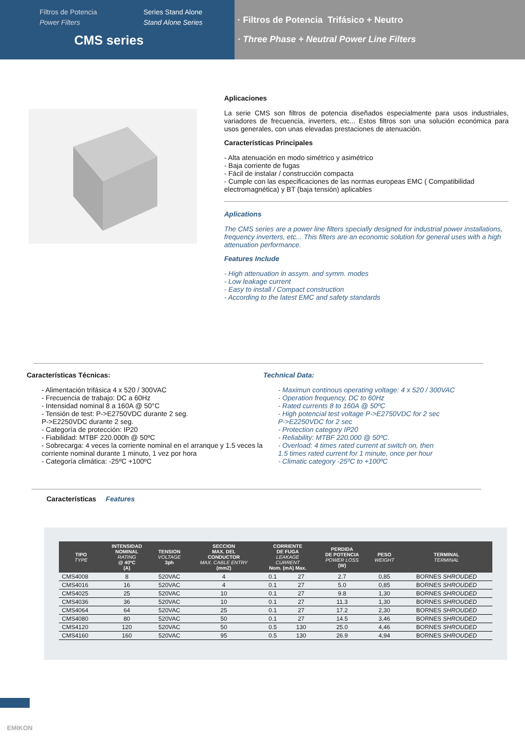Filtros de Potencia
Power Filters
Series Stand Alone
Stand Alone Series
CMS series
· Filtros de Potencia Trifásico + Neutro
· Three Phase + Neutral Power Line Filters
Aplicaciones
La serie CMS son filtros de potencia diseñados especialmente para usos industriales, variadores de frecuencia, inverters, etc... Estos filtros son una solución económica para usos generales, con unas elevadas prestaciones de atenuación.
Características Principales
- Alta atenuación en modo simétrico y asimétrico
- Baja corriente de fugas
- Fácil de instalar / construcción compacta
- Cumple con las especificaciones de las normas europeas EMC ( Compatibilidad electromagnética) y BT (baja tensión) aplicables
Aplications
The CMS series are a power line filters specially designed for industrial power installations, frequency inverters, etc... This filters are an economic solution for general uses with a high attenuation performance.
Features Include
- High attenuation in assym. and symm. modes
- Low leakage current
- Easy to install / Compact construction
- According to the latest EMC and safety standards
Características Técnicas:
- Alimentación trifásica 4 x 520 / 300VAC
- Frecuencia de trabajo: DC a 60Hz
- Intensidad nominal 8 a 160A @ 50°C
- Tensión de test: P->E2750VDC durante 2 seg.
P->E2250VDC durante 2 seg.
- Categoría de protección: IP20
- Fiabilidad: MTBF 220.000h @ 50ºC
- Sobrecarga: 4 veces la corriente nominal en el arranque y 1.5 veces la corriente nominal durante 1 minuto, 1 vez por hora
- Categoría climática: -25ºC +100ºC
Technical Data:
- Maximun continous operating voltage: 4 x 520 / 300VAC
- Operation frequency, DC to 60Hz
- Rated currents 8 to 160A @ 50ºC
- High potencial test voltage P->E2750VDC for 2 sec
P->E2250VDC for 2 sec
- Protection category IP20
- Reliability: MTBF 220.000 @ 50ºC.
- Overload: 4 times rated current at switch on, then
1.5 times rated current for 1 minute, once per hour
- Climatic category -25ºC to +100ºC
Características Features
| TIPO TYPE | INTENSIDAD NOMINAL RATING @ 40ºC (A) | TENSION VOLTAGE 3ph | SECCION MAX. DEL CONDUCTOR MAX. CABLE ENTRY (mm2) | CORRIENTE DE FUGA LEAKAGE CURRENT Nom. (mA) Max. | | PERDIDA DE POTENCIA POWER LOSS (W) | PESO WEIGHT | TERMINAL TERMINAL |
| --- | --- | --- | --- | --- | --- | --- | --- | --- |
| CMS4008 | 8 | 520VAC | 4 | 0.1 | 27 | 2.7 | 0,85 | BORNES SHROUDED |
| CMS4016 | 16 | 520VAC | 4 | 0.1 | 27 | 5.0 | 0,85 | BORNES SHROUDED |
| CMS4025 | 25 | 520VAC | 10 | 0.1 | 27 | 9.8 | 1,30 | BORNES SHROUDED |
| CMS4036 | 36 | 520VAC | 10 | 0.1 | 27 | 11.3 | 1,30 | BORNES SHROUDED |
| CMS4064 | 64 | 520VAC | 25 | 0.1 | 27 | 17.2 | 2,30 | BORNES SHROUDED |
| CMS4080 | 80 | 520VAC | 50 | 0.1 | 27 | 14.5 | 3,46 | BORNES SHROUDED |
| CMS4120 | 120 | 520VAC | 50 | 0.5 | 130 | 25.0 | 4,46 | BORNES SHROUDED |
| CMS4160 | 160 | 520VAC | 95 | 0.5 | 130 | 26.9 | 4,94 | BORNES SHROUDED |
EMIKON